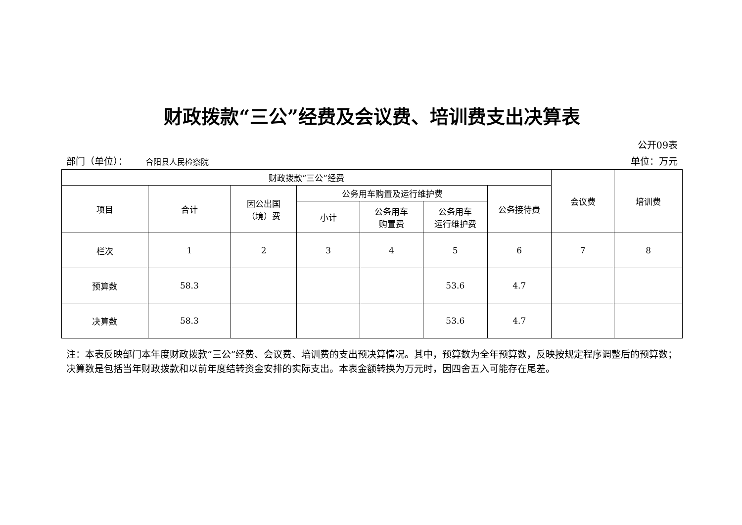财政拨款“三公”经费及会议费、培训费支出决算表
公开09表
部门（单位）： 合阳县人民检察院 单位：万元
| 财政拨款“三公”经费 | | | | | | | 会议费 | 培训费 |
| --- | --- | --- | --- | --- | --- | --- | --- | --- |
| 项目 | 合计 | 因公出国 （境）费 | 公务用车购置及运行维护费 | | | 公务接待费 | | |
| | | | 小计 | 公务用车 购置费 | 公务用车 运行维护费 | | | |
| 栏次 | 1 | 2 | 3 | 4 | 5 | 6 | 7 | 8 |
| 预算数 | 58.3 | | | | 53.6 | 4.7 | | |
| 决算数 | 58.3 | | | | 53.6 | 4.7 | | |
注：本表反映部门本年度财政拨款“三公”经费、会议费、培训费的支出预决算情况。其中，预算数为全年预算数，反映按规定程序调整后的预算数；决算数是包括当年财政拨款和以前年度结转资金安排的实际支出。本表金额转换为万元时，因四舍五入可能存在尾差。